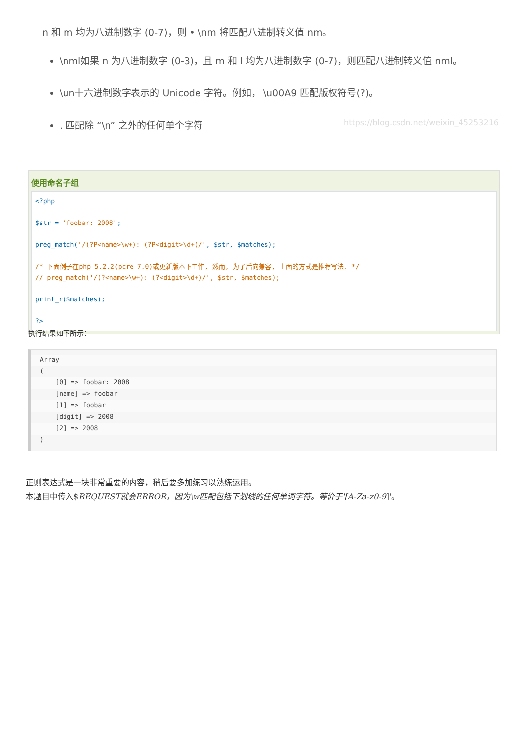n 和 m 均为八进制数字 (0-7)，则 • \nm 将匹配八进制转义值 nm。
\nml如果 n 为八进制数字 (0-3)，且 m 和 l 均为八进制数字 (0-7)，则匹配八进制转义值 nml。
\un十六进制数字表示的 Unicode 字符。例如， \u00A9 匹配版权符号(?)。
. 匹配除 “\n” 之外的任何单个字符 https://blog.csdn.net/weixin_45253216
使用命名子组
<?php $str = 'foobar: 2008'; preg_match('/(?P<name>\w+): (?P<digit>\d+)/', $str, $matches); /* 下面例子在php 5.2.2(pcre 7.0)或更新版本下工作, 然而, 为了后向兼容, 上面的方式是推荐写法. */ // preg_match('/(?<name>\w+): (?<digit>\d+)/', $str, $matches); print_r($matches); ?>
执行结果如下所示：
Array
(
[0] => foobar: 2008
[name] => foobar
[1] => foobar
[digit] => 2008
[2] => 2008
)
正则表达式是一块非常重要的内容，稍后要多加练习以熟练运用。
本题目中传入$REQUEST就会ERROR，因为\w匹配包括下划线的任何单词字符。等价于'[A-Za-z0-9]'。